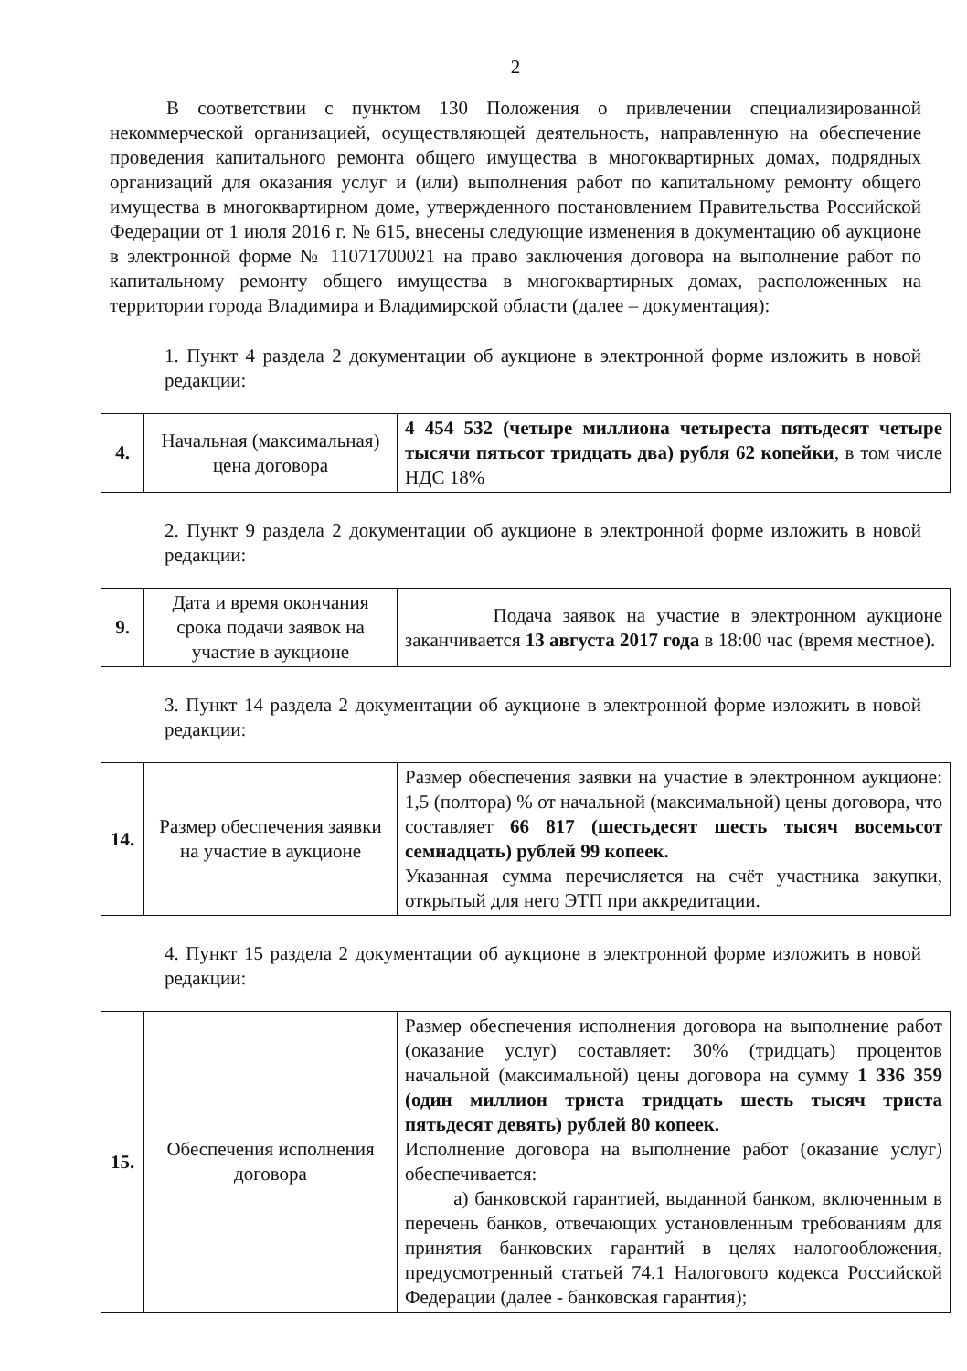2
В соответствии с пунктом 130 Положения о привлечении специализированной некоммерческой организацией, осуществляющей деятельность, направленную на обеспечение проведения капитального ремонта общего имущества в многоквартирных домах, подрядных организаций для оказания услуг и (или) выполнения работ по капитальному ремонту общего имущества в многоквартирном доме, утвержденного постановлением Правительства Российской Федерации от 1 июля 2016 г. № 615, внесены следующие изменения в документацию об аукционе в электронной форме № 11071700021 на право заключения договора на выполнение работ по капитальному ремонту общего имущества в многоквартирных домах, расположенных на территории города Владимира и Владимирской области (далее – документация):
1. Пункт 4 раздела 2 документации об аукционе в электронной форме изложить в новой редакции:
| 4. | Начальная (максимальная) цена договора | 4 454 532 (четыре миллиона четыреста пятьдесят четыре тысячи пятьсот тридцать два) рубля 62 копейки , в том числе НДС 18% |
2. Пункт 9 раздела 2 документации об аукционе в электронной форме изложить в новой редакции:
| 9. | Дата и время окончания срока подачи заявок на участие в аукционе | Подача заявок на участие в электронном аукционе заканчивается 13 августа 2017 года в 18:00 час (время местное). |
3. Пункт 14 раздела 2 документации об аукционе в электронной форме изложить в новой редакции:
| 14. | Размер обеспечения заявки на участие в аукционе | Размер обеспечения заявки на участие в электронном аукционе: 1,5 (полтора) % от начальной (максимальной) цены договора, что составляет 66 817 (шестьдесят шесть тысяч восемьсот семнадцать) рублей 99 копеек. Указанная сумма перечисляется на счёт участника закупки, открытый для него ЭТП при аккредитации. |
4. Пункт 15 раздела 2 документации об аукционе в электронной форме изложить в новой редакции:
| 15. | Обеспечения исполнения договора | Размер обеспечения исполнения договора на выполнение работ (оказание услуг) составляет: 30% (тридцать) процентов начальной (максимальной) цены договора на сумму 1 336 359 (один миллион триста тридцать шесть тысяч триста пятьдесят девять) рублей 80 копеек. Исполнение договора на выполнение работ (оказание услуг) обеспечивается: а) банковской гарантией, выданной банком, включенным в перечень банков, отвечающих установленным требованиям для принятия банковских гарантий в целях налогообложения, предусмотренный статьей 74.1 Налогового кодекса Российской Федерации (далее - банковская гарантия); |